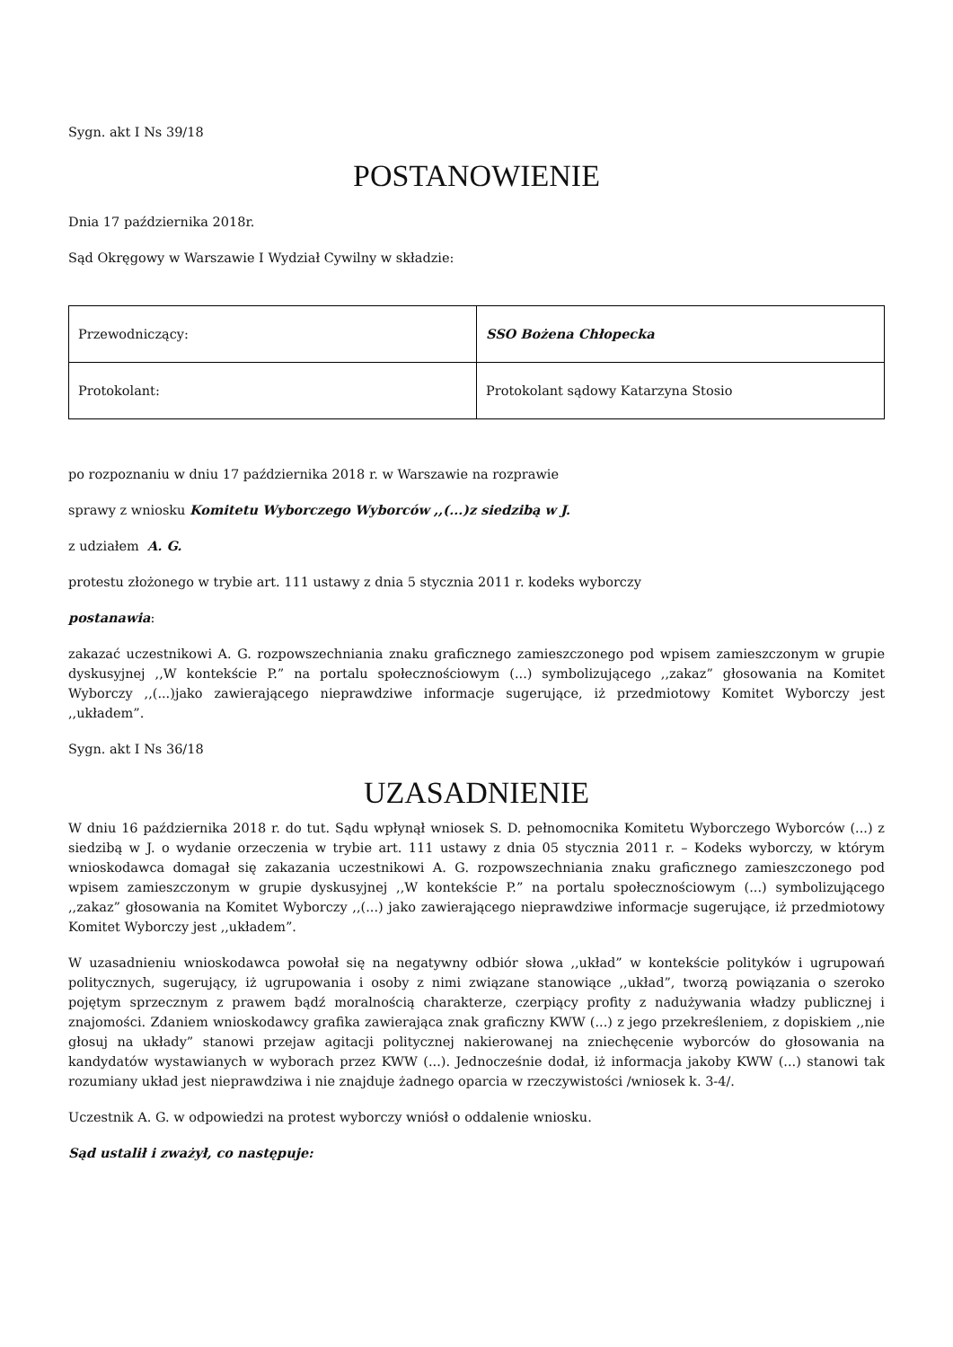Sygn. akt I Ns 39/18
POSTANOWIENIE
Dnia 17 października 2018r.
Sąd Okręgowy w Warszawie I Wydział Cywilny w składzie:
| Przewodniczący: | SSO Bożena Chłopecka |
| Protokolant: | Protokolant sądowy Katarzyna Stosio |
po rozpoznaniu w dniu 17 października 2018 r. w Warszawie na rozprawie
sprawy z wniosku Komitetu Wyborczego Wyborców ,,(...)z siedzibą w J.
z udziałem A. G.
protestu złożonego w trybie art. 111 ustawy z dnia 5 stycznia 2011 r. kodeks wyborczy
postanawia:
zakazać uczestnikowi A. G. rozpowszechniania znaku graficznego zamieszczonego pod wpisem zamieszczonym w grupie dyskusyjnej ,,W kontekście P.” na portalu społecznościowym (...) symbolizującego ,,zakaz” głosowania na Komitet Wyborczy ,,(...)jako zawierającego nieprawdziwe informacje sugerujące, iż przedmiotowy Komitet Wyborczy jest ,,układem”.
Sygn. akt I Ns 36/18
UZASADNIENIE
W dniu 16 października 2018 r. do tut. Sądu wpłynął wniosek S. D. pełnomocnika Komitetu Wyborczego Wyborców (...) z siedzibą w J. o wydanie orzeczenia w trybie art. 111 ustawy z dnia 05 stycznia 2011 r. – Kodeks wyborczy, w którym wnioskodawca domagał się zakazania uczestnikowi A. G. rozpowszechniania znaku graficznego zamieszczonego pod wpisem zamieszczonym w grupie dyskusyjnej ,,W kontekście P.” na portalu społecznościowym (...) symbolizującego ,,zakaz” głosowania na Komitet Wyborczy ,,(...) jako zawierającego nieprawdziwe informacje sugerujące, iż przedmiotowy Komitet Wyborczy jest ,,układem”.
W uzasadnieniu wnioskodawca powołał się na negatywny odbiór słowa ,,układ” w kontekście polityków i ugrupowań politycznych, sugerujący, iż ugrupowania i osoby z nimi związane stanowiące ,,układ”, tworzą powiązania o szeroko pojętym sprzecznym z prawem bądź moralnością charakterze, czerpiący profity z nadużywania władzy publicznej i znajomości. Zdaniem wnioskodawcy grafika zawierająca znak graficzny KWW (...) z jego przekreśleniem, z dopiskiem ,,nie głosuj na układy” stanowi przejaw agitacji politycznej nakierowanej na zniechęcenie wyborców do głosowania na kandydatów wystawianych w wyborach przez KWW (...). Jednocześnie dodał, iż informacja jakoby KWW (...) stanowi tak rozumiany układ jest nieprawdziwa i nie znajduje żadnego oparcia w rzeczywistości /wniosek k. 3-4/.
Uczestnik A. G. w odpowiedzi na protest wyborczy wniósł o oddalenie wniosku.
Sąd ustalił i zważył, co następuje: